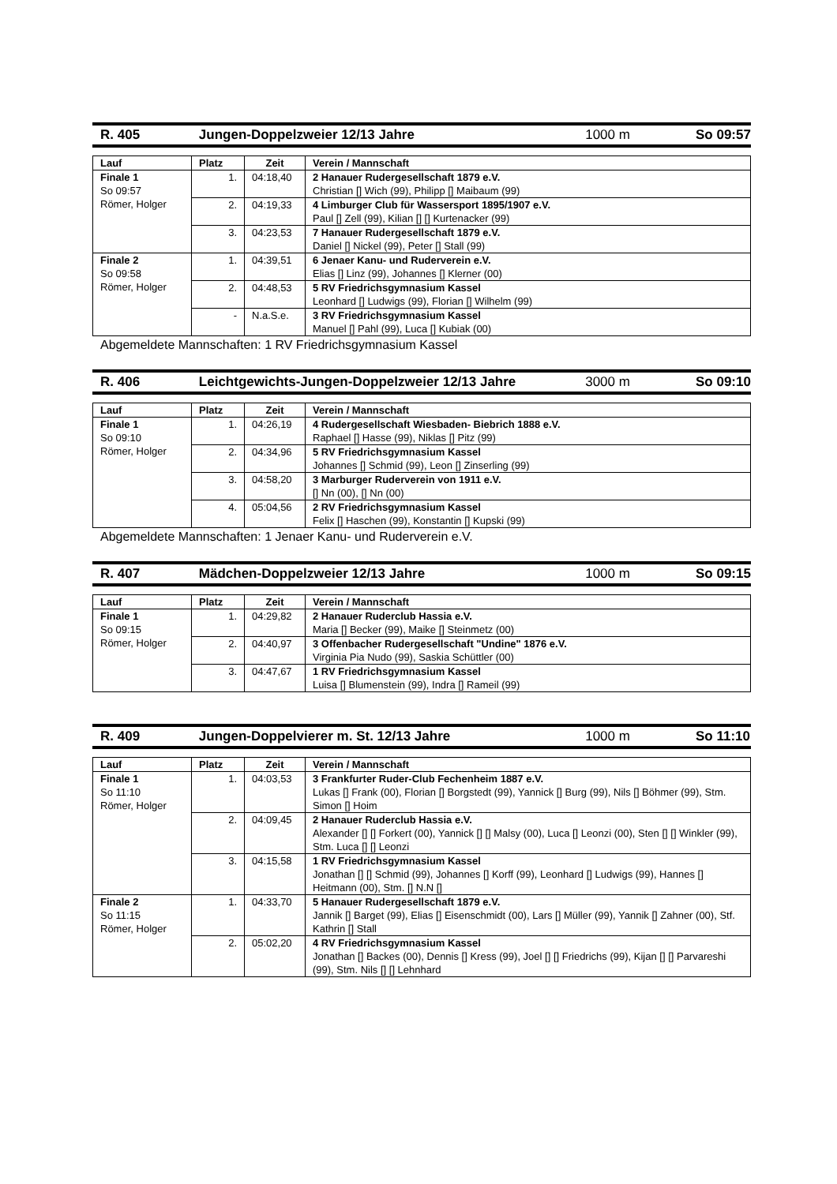R. 405 Jungen-Doppelzweier 12/13 Jahre 1000 m So 09:57
| Lauf | Platz | Zeit | Verein / Mannschaft |
| --- | --- | --- | --- |
| Finale 1 So 09:57 Römer, Holger | 1. | 04:18,40 | 2 Hanauer Rudergesellschaft 1879 e.V. Christian [] Wich (99), Philipp [] Maibaum (99) |
| | 2. | 04:19,33 | 4 Limburger Club für Wassersport 1895/1907 e.V. Paul [] Zell (99), Kilian [] [] Kurtenacker (99) |
| | 3. | 04:23,53 | 7 Hanauer Rudergesellschaft 1879 e.V. Daniel [] Nickel (99), Peter [] Stall (99) |
| Finale 2 So 09:58 Römer, Holger | 1. | 04:39,51 | 6 Jenaer Kanu- und Ruderverein e.V. Elias [] Linz (99), Johannes [] Klerner (00) |
| | 2. | 04:48,53 | 5 RV Friedrichsgymnasium Kassel Leonhard [] Ludwigs (99), Florian [] Wilhelm (99) |
| | - | N.a.S.e. | 3 RV Friedrichsgymnasium Kassel Manuel [] Pahl (99), Luca [] Kubiak (00) |
Abgemeldete Mannschaften: 1 RV Friedrichsgymnasium Kassel
R. 406 Leichtgewichts-Jungen-Doppelzweier 12/13 Jahre 3000 m So 09:10
| Lauf | Platz | Zeit | Verein / Mannschaft |
| --- | --- | --- | --- |
| Finale 1 So 09:10 Römer, Holger | 1. | 04:26,19 | 4 Rudergesellschaft Wiesbaden- Biebrich 1888 e.V. Raphael [] Hasse (99), Niklas [] Pitz (99) |
| | 2. | 04:34,96 | 5 RV Friedrichsgymnasium Kassel Johannes [] Schmid (99), Leon [] Zinserling (99) |
| | 3. | 04:58,20 | 3 Marburger Ruderverein von 1911 e.V. [] Nn (00), [] Nn (00) |
| | 4. | 05:04,56 | 2 RV Friedrichsgymnasium Kassel Felix [] Haschen (99), Konstantin [] Kupski (99) |
Abgemeldete Mannschaften: 1 Jenaer Kanu- und Ruderverein e.V.
R. 407 Mädchen-Doppelzweier 12/13 Jahre 1000 m So 09:15
| Lauf | Platz | Zeit | Verein / Mannschaft |
| --- | --- | --- | --- |
| Finale 1 So 09:15 Römer, Holger | 1. | 04:29,82 | 2 Hanauer Ruderclub Hassia e.V. Maria [] Becker (99), Maike [] Steinmetz (00) |
| | 2. | 04:40,97 | 3 Offenbacher Rudergesellschaft "Undine" 1876 e.V. Virginia Pia Nudo (99), Saskia Schüttler (00) |
| | 3. | 04:47,67 | 1 RV Friedrichsgymnasium Kassel Luisa [] Blumenstein (99), Indra [] Rameil (99) |
R. 409 Jungen-Doppelvierer m. St. 12/13 Jahre 1000 m So 11:10
| Lauf | Platz | Zeit | Verein / Mannschaft |
| --- | --- | --- | --- |
| Finale 1 So 11:10 Römer, Holger | 1. | 04:03,53 | 3 Frankfurter Ruder-Club Fechenheim 1887 e.V. Lukas [] Frank (00), Florian [] Borgstedt (99), Yannick [] Burg (99), Nils [] Böhmer (99), Stm. Simon [] Hoim |
| | 2. | 04:09,45 | 2 Hanauer Ruderclub Hassia e.V. Alexander [] [] Forkert (00), Yannick [] [] Malsy (00), Luca [] Leonzi (00), Sten [] [] Winkler (99), Stm. Luca [] [] Leonzi |
| | 3. | 04:15,58 | 1 RV Friedrichsgymnasium Kassel Jonathan [] [] Schmid (99), Johannes [] Korff (99), Leonhard [] Ludwigs (99), Hannes [] Heitmann (00), Stm. [] N.N [] |
| Finale 2 So 11:15 Römer, Holger | 1. | 04:33,70 | 5 Hanauer Rudergesellschaft 1879 e.V. Jannik [] Barget (99), Elias [] Eisenschmidt (00), Lars [] Müller (99), Yannik [] Zahner (00), Stf. Kathrin [] Stall |
| | 2. | 05:02,20 | 4 RV Friedrichsgymnasium Kassel Jonathan [] Backes (00), Dennis [] Kress (99), Joel [] [] Friedrichs (99), Kijan [] [] Parvareshi (99), Stm. Nils [] [] Lehnhard |